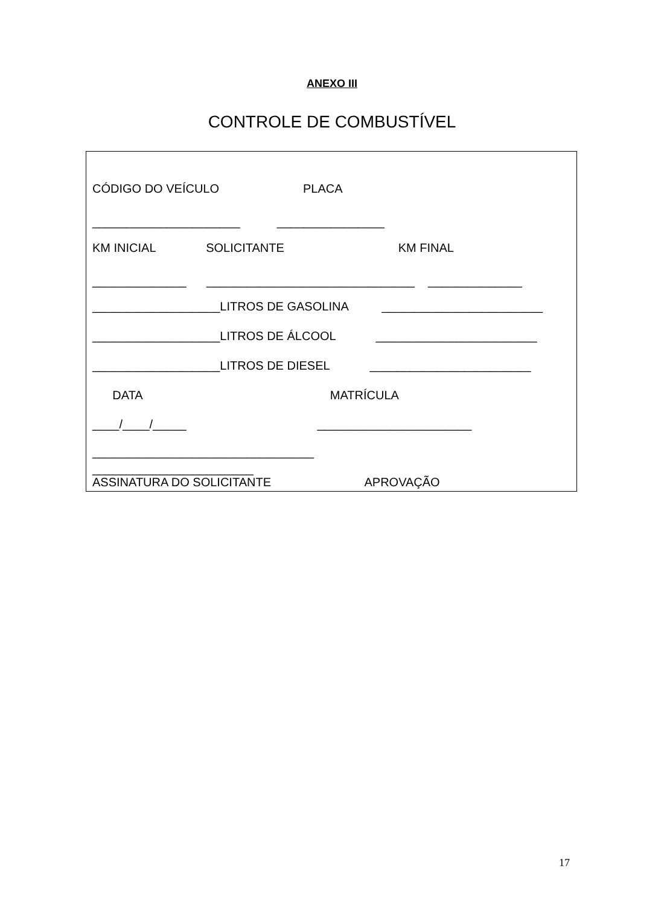ANEXO III
CONTROLE DE COMBUSTÍVEL
CÓDIGO DO VEÍCULO PLACA
______________________ ________________
KM INICIAL SOLICITANTE KM FINAL
______________ _______________________________ ______________
___________________LITROS DE GASOLINA ________________________
___________________LITROS DE ÁLCOOL ________________________
___________________LITROS DE DIESEL ________________________
DATA MATRÍCULA
____/____/_____ _______________________
_________________________________
________________________
ASSINATURA DO SOLICITANTE APROVAÇÃO
17